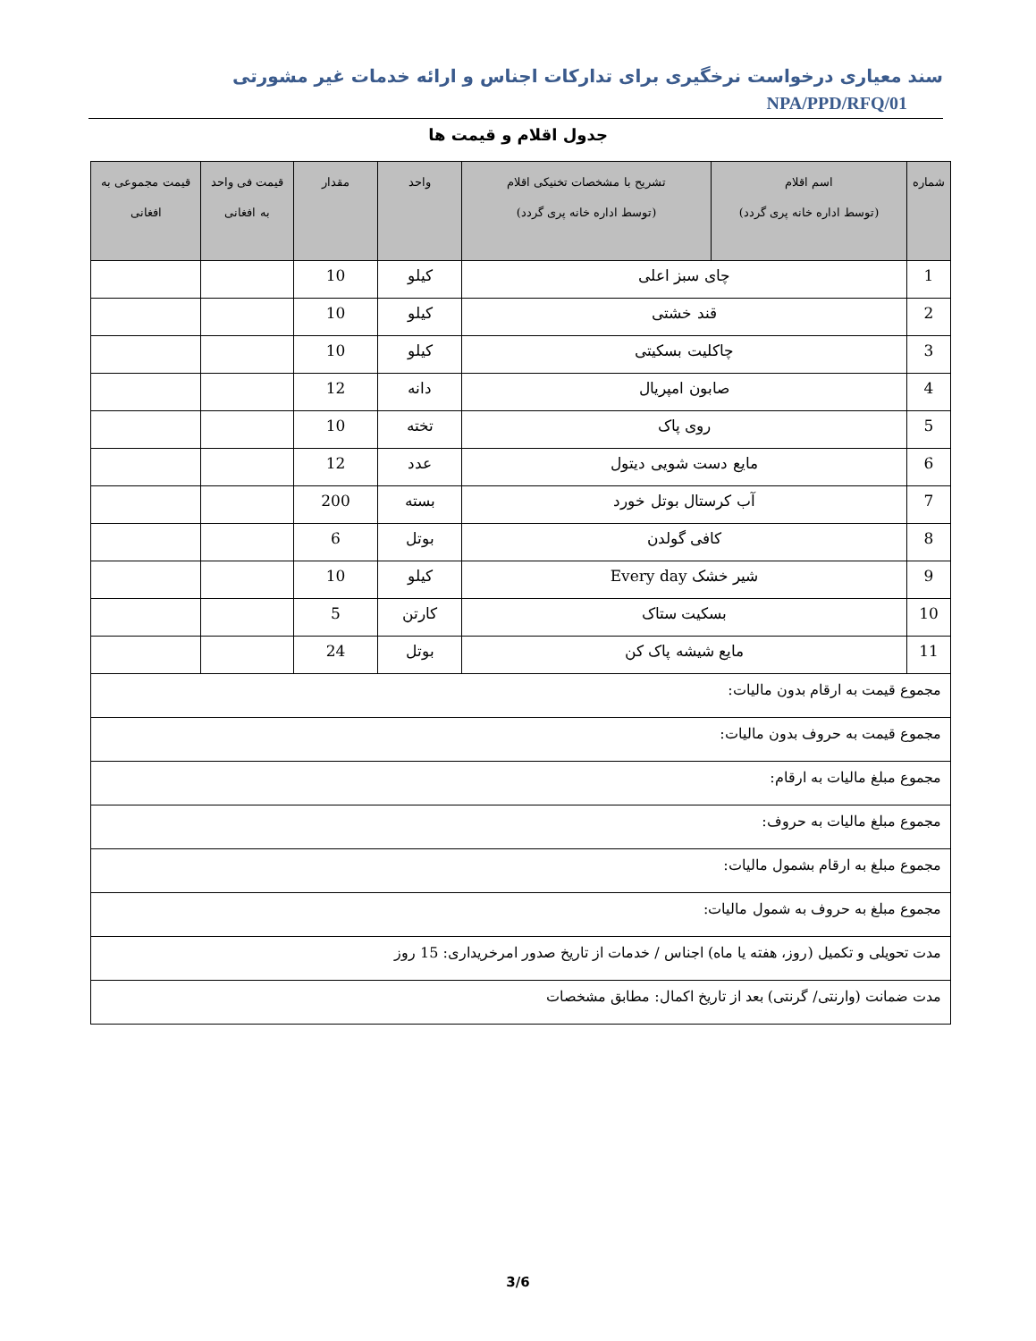سند معیاری درخواست نرخگیری برای تدارکات اجناس و ارائه خدمات غیر مشورتی NPA/PPD/RFQ/01
جدول اقلام و قیمت ها
| شماره | اسم اقلام (توسط اداره خانه پری گردد) | تشریح با مشخصات تخنیکی اقلام (توسط اداره خانه پری گردد) | واحد | مقدار | قیمت فی واحد به افغانی | قیمت مجموعی به افغانی |
| --- | --- | --- | --- | --- | --- | --- |
| 1 | چای سبز اعلی | | کیلو | 10 | | |
| 2 | قند خشتی | | کیلو | 10 | | |
| 3 | چاکلیت بسکیتی | | کیلو | 10 | | |
| 4 | صابون امپریال | | دانه | 12 | | |
| 5 | روی پاک | | تخته | 10 | | |
| 6 | مایع دست شویی دیتول | | عدد | 12 | | |
| 7 | آب کرستال بوتل خورد | | بسته | 200 | | |
| 8 | کافی گولدن | | بوتل | 6 | | |
| 9 | شیر خشک Every day | | کیلو | 10 | | |
| 10 | بسکیت ستاک | | کارتن | 5 | | |
| 11 | مایع شیشه پاک کن | | بوتل | 24 | | |
| مجموع قیمت به ارقام بدون مالیات: | | | | | | |
| مجموع قیمت به حروف بدون مالیات: | | | | | | |
| مجموع مبلغ مالیات به ارقام: | | | | | | |
| مجموع مبلغ مالیات به حروف: | | | | | | |
| مجموع مبلغ به ارقام بشمول مالیات: | | | | | | |
| مجموع مبلغ به حروف به شمول مالیات: | | | | | | |
| مدت تحویلی و تکمیل (روز، هفته یا ماه) اجناس / خدمات از تاریخ صدور امرخریداری: 15 روز | | | | | | |
| مدت ضمانت (وارنتی/ گرنتی) بعد از تاریخ اکمال: مطابق مشخصات | | | | | | |
3/6